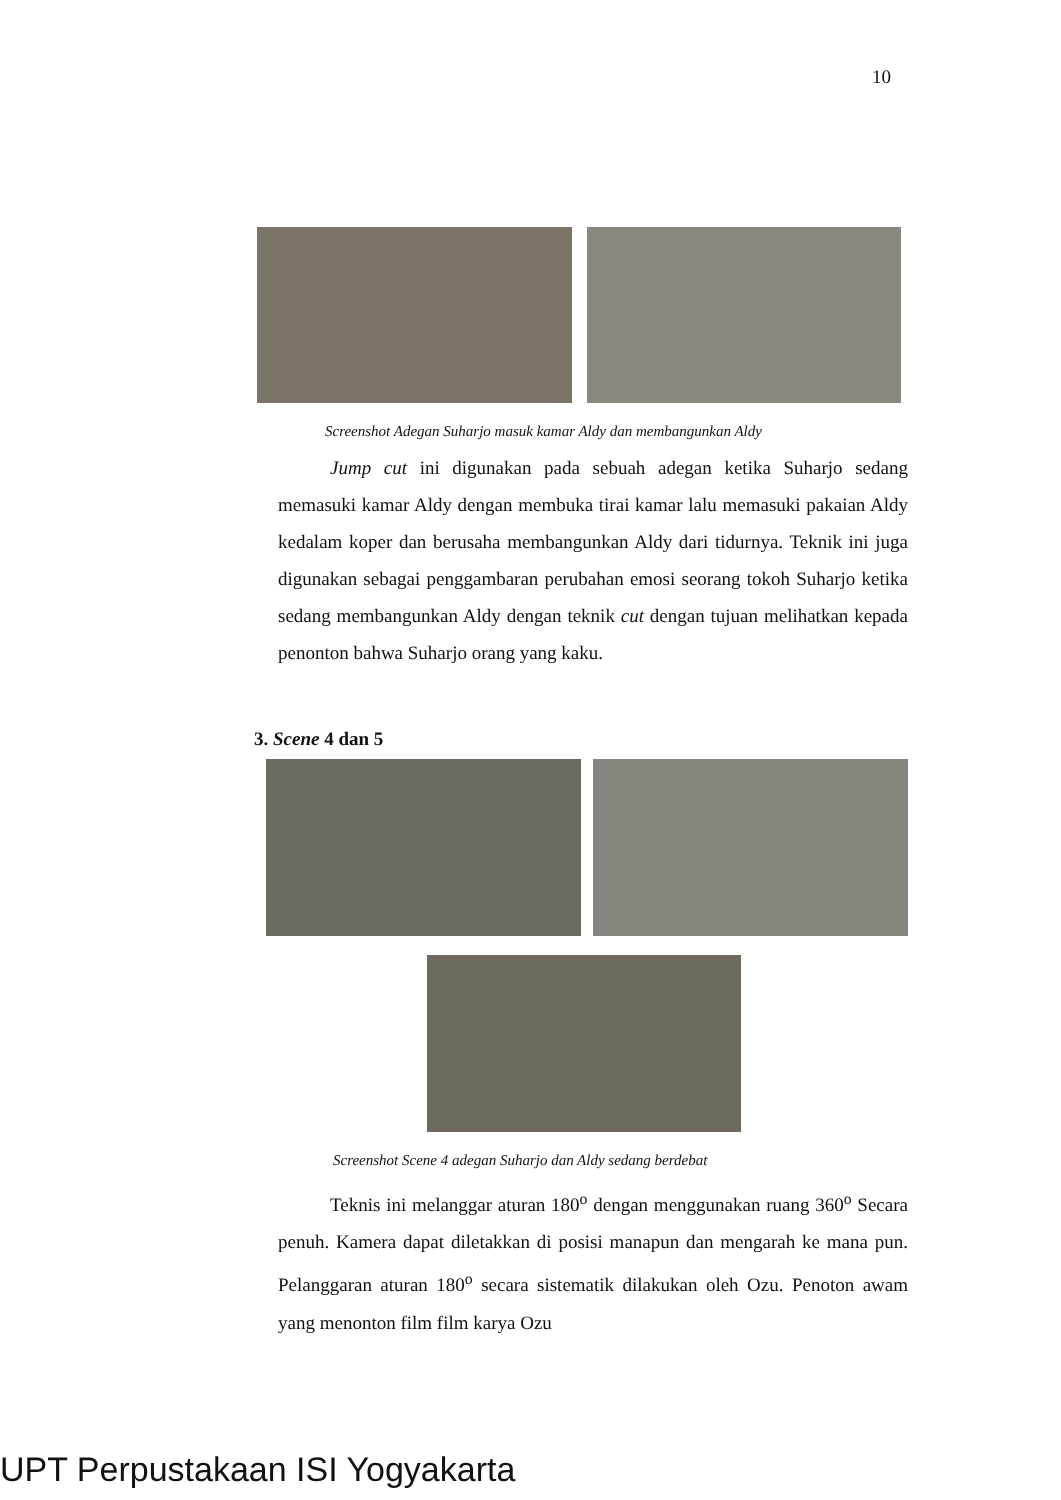10
Screenshot Adegan Suharjo masuk kamar Aldy dan membangunkan Aldy
Jump cut ini digunakan pada sebuah adegan ketika Suharjo sedang memasuki kamar Aldy dengan membuka tirai kamar lalu memasuki pakaian Aldy kedalam koper dan berusaha membangunkan Aldy dari tidurnya. Teknik ini juga digunakan sebagai penggambaran perubahan emosi seorang tokoh Suharjo ketika sedang membangunkan Aldy dengan teknik cut dengan tujuan melihatkan kepada penonton bahwa Suharjo orang yang kaku.
3. Scene 4 dan 5
Screenshot Scene 4 adegan Suharjo dan Aldy sedang berdebat
Teknis ini melanggar aturan 180<sup>o</sup> dengan menggunakan ruang 360<sup>o</sup> Secara penuh. Kamera dapat diletakkan di posisi manapun dan mengarah ke mana pun. Pelanggaran aturan 180<sup>o</sup> secara sistematik dilakukan oleh Ozu. Penoton awam yang menonton film film karya Ozu
UPT Perpustakaan ISI Yogyakarta